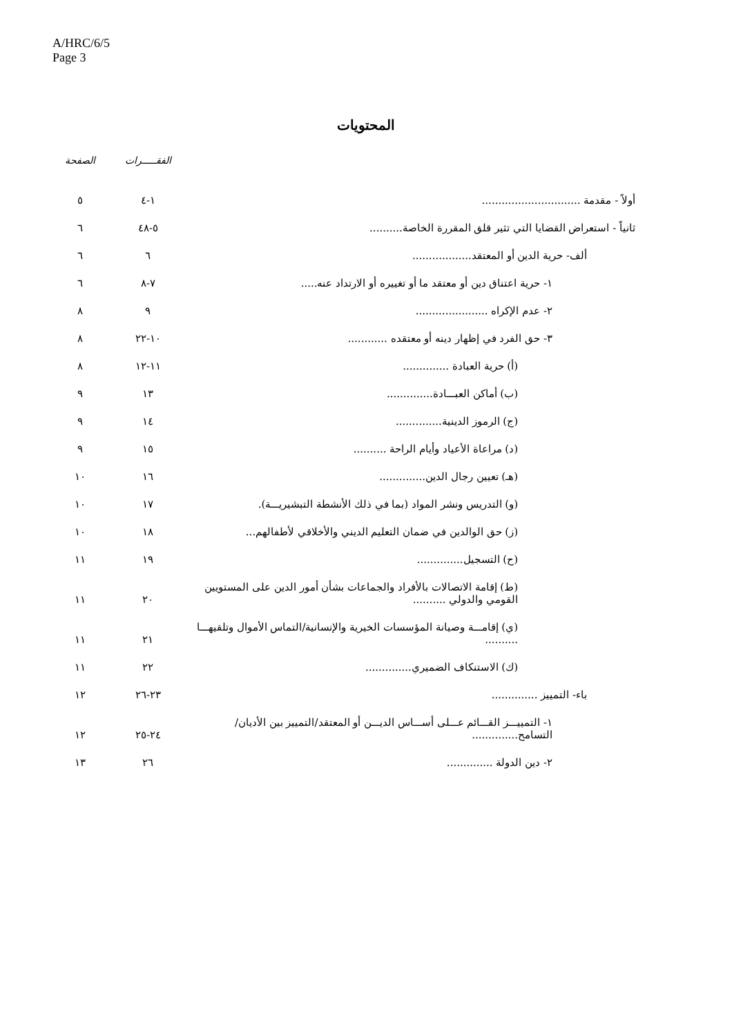A/HRC/6/5
Page 3
المحتويات
| | الفقـــــرات | الصفحة |
| --- | --- | --- |
| أولاً - مقدمة .............................. | ١-٤ | ٥ |
| ثانياً - استعراض القضايا التي تثير قلق المقررة الخاصة.......... | ٥-٤٨ | ٦ |
| ألف- حرية الدين أو المعتقد.................. | ٦ | ٦ |
| ١- حرية اعتناق دين أو معتقد ما أو تغييره أو الارتداد عنه..... | ٧-٨ | ٦ |
| ٢- عدم الإكراه ...................... | ٩ | ٨ |
| ٣- حق الفرد في إظهار دينه أو معتقده ............ | ١٠-٢٢ | ٨ |
| (أ) حرية العبادة .............. | ١١-١٢ | ٨ |
| (ب) أماكن العبـــادة.............. | ١٣ | ٩ |
| (ج) الرموز الدينية.............. | ١٤ | ٩ |
| (د) مراعاة الأعياد وأيام الراحة .......... | ١٥ | ٩ |
| (هـ) تعيين رجال الدين.............. | ١٦ | ١٠ |
| (و) التدريس ونشر المواد (بما في ذلك الأنشطة التبشيريـــة). | ١٧ | ١٠ |
| (ز) حق الوالدين في ضمان التعليم الديني والأخلاقي لأطفالهم... | ١٨ | ١٠ |
| (ح) التسجيل.............. | ١٩ | ١١ |
| (ط) إقامة الاتصالات بالأفراد والجماعات بشأن أمور الدين على المستويين القومي والدولي .......... | ٢٠ | ١١ |
| (ي) إقامـــة وصيانة المؤسسات الخيرية والإنسانية/التماس الأموال وتلقيهـــا .......... | ٢١ | ١١ |
| (ك) الاستنكاف الضميري.............. | ٢٢ | ١١ |
| باء- التمييز .............. | ٢٣-٢٦ | ١٢ |
| ١- التمييـــز القـــائم عـــلى أســـاس الديـــن أو المعتقد/التمييز بين الأديان/التسامح.............. | ٢٤-٢٥ | ١٢ |
| ٢- دين الدولة .............. | ٢٦ | ١٣ |